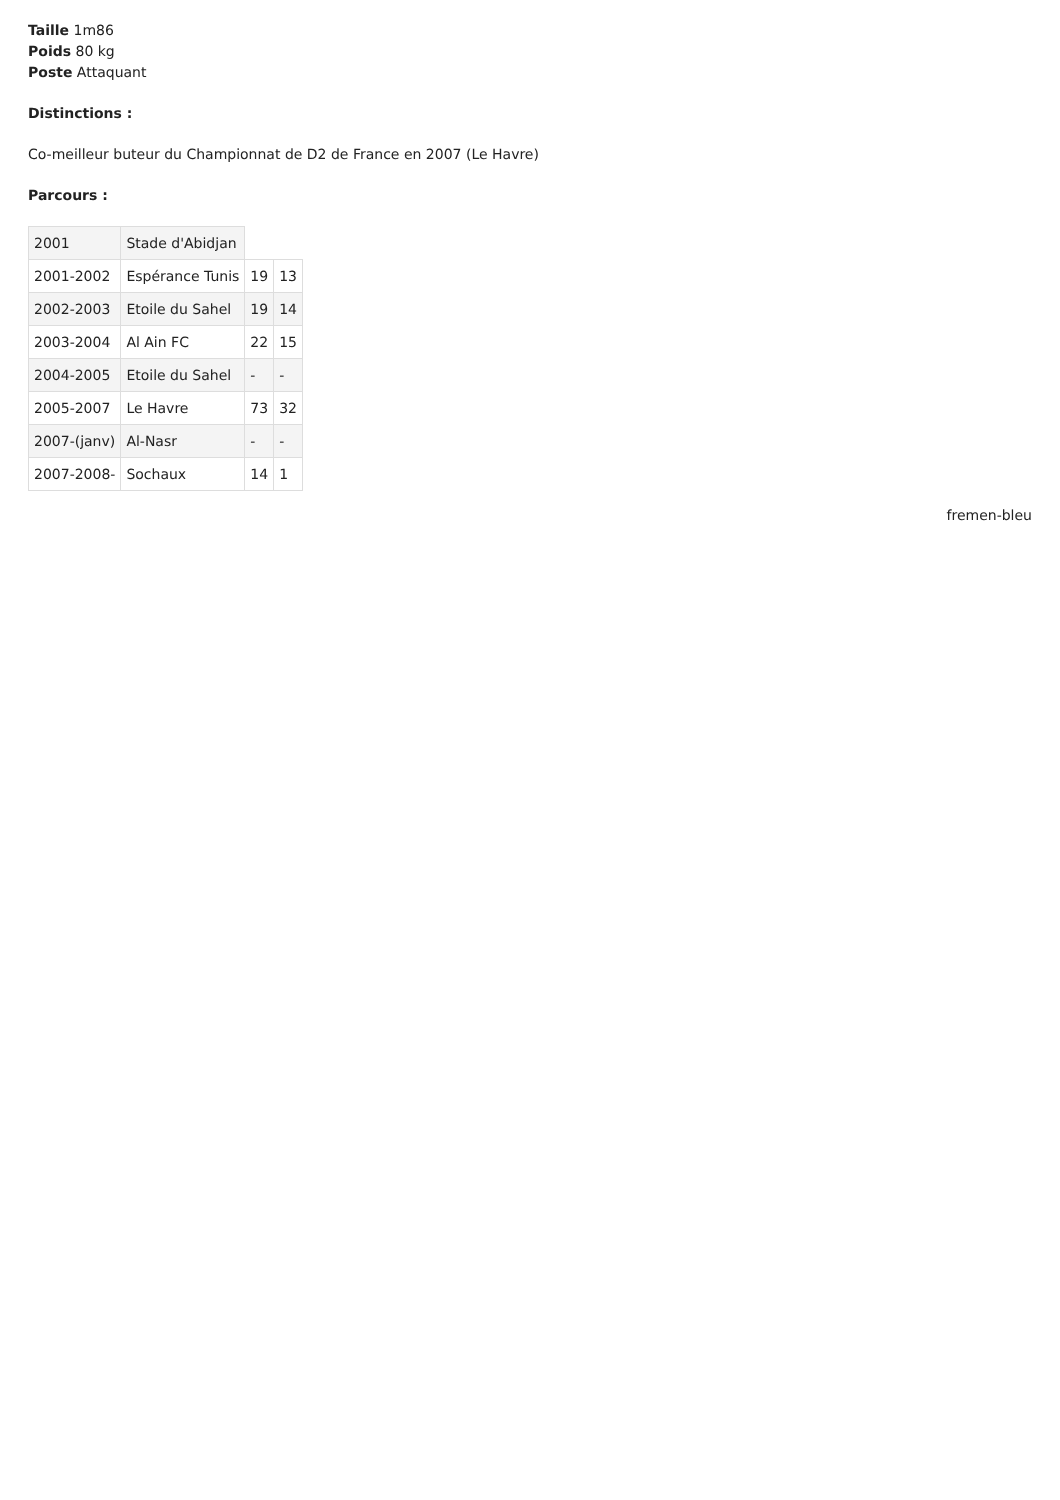Taille 1m86
Poids 80 kg
Poste Attaquant
Distinctions :
Co-meilleur buteur du Championnat de D2 de France en 2007 (Le Havre)
Parcours :
| 2001 | Stade d'Abidjan | | |
| 2001-2002 | Espérance Tunis | 19 | 13 |
| 2002-2003 | Etoile du Sahel | 19 | 14 |
| 2003-2004 | Al Ain FC | 22 | 15 |
| 2004-2005 | Etoile du Sahel | - | - |
| 2005-2007 | Le Havre | 73 | 32 |
| 2007-(janv) | Al-Nasr | - | - |
| 2007-2008- | Sochaux | 14 | 1 |
fremen-bleu